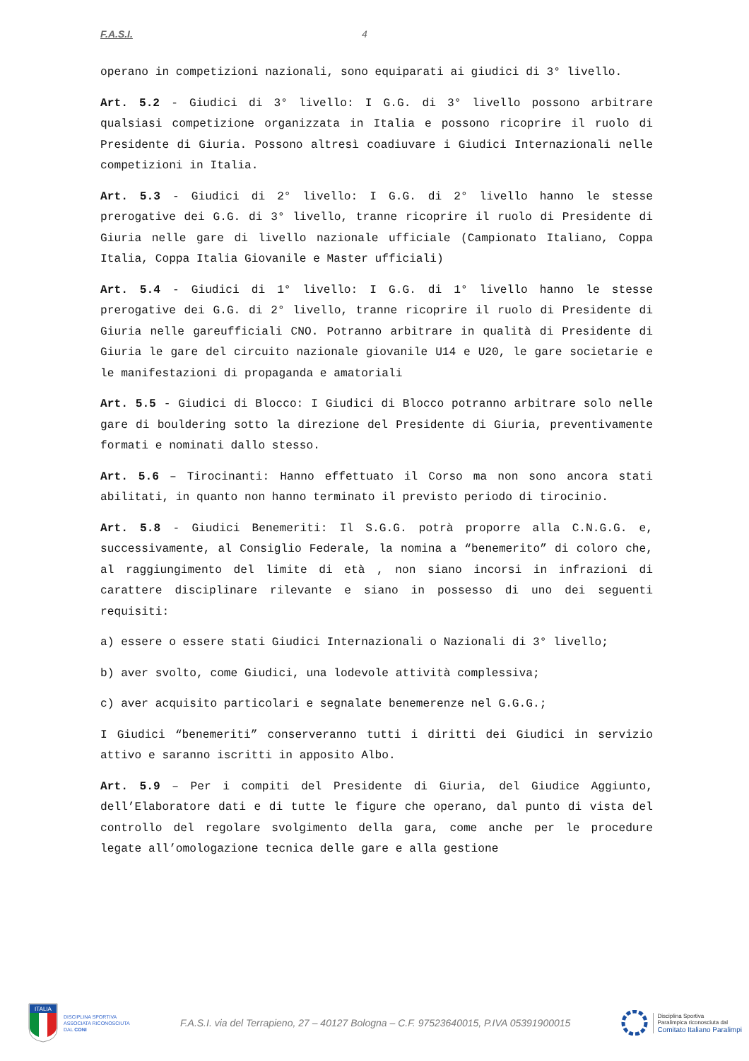F.A.S.I. 4
operano in competizioni nazionali, sono equiparati ai giudici di 3° livello.
Art. 5.2 - Giudici di 3° livello: I G.G. di 3° livello possono arbitrare qualsiasi competizione organizzata in Italia e possono ricoprire il ruolo di Presidente di Giuria. Possono altresì coadiuvare i Giudici Internazionali nelle competizioni in Italia.
Art. 5.3 - Giudici di 2° livello: I G.G. di 2° livello hanno le stesse prerogative dei G.G. di 3° livello, tranne ricoprire il ruolo di Presidente di Giuria nelle gare di livello nazionale ufficiale (Campionato Italiano, Coppa Italia, Coppa Italia Giovanile e Master ufficiali)
Art. 5.4 - Giudici di 1° livello: I G.G. di 1° livello hanno le stesse prerogative dei G.G. di 2° livello, tranne ricoprire il ruolo di Presidente di Giuria nelle gareufficiali CNO. Potranno arbitrare in qualità di Presidente di Giuria le gare del circuito nazionale giovanile U14 e U20, le gare societarie e le manifestazioni di propaganda e amatoriali
Art. 5.5 - Giudici di Blocco: I Giudici di Blocco potranno arbitrare solo nelle gare di bouldering sotto la direzione del Presidente di Giuria, preventivamente formati e nominati dallo stesso.
Art. 5.6 – Tirocinanti: Hanno effettuato il Corso ma non sono ancora stati abilitati, in quanto non hanno terminato il previsto periodo di tirocinio.
Art. 5.8 - Giudici Benemeriti: Il S.G.G. potrà proporre alla C.N.G.G. e, successivamente, al Consiglio Federale, la nomina a “benemerito” di coloro che, al raggiungimento del limite di età , non siano incorsi in infrazioni di carattere disciplinare rilevante e siano in possesso di uno dei seguenti requisiti:
a) essere o essere stati Giudici Internazionali o Nazionali di 3° livello;
b) aver svolto, come Giudici, una lodevole attività complessiva;
c) aver acquisito particolari e segnalate benemerenze nel G.G.G.;
I Giudici “benemeriti” conserveranno tutti i diritti dei Giudici in servizio attivo e saranno iscritti in apposito Albo.
Art. 5.9 – Per i compiti del Presidente di Giuria, del Giudice Aggiunto, dell’Elaboratore dati e di tutte le figure che operano, dal punto di vista del controllo del regolare svolgimento della gara, come anche per le procedure legate all’omologazione tecnica delle gare e alla gestione
ITALIA
DISCIPLINA SPORTIVA
ASSOCIATA RICONOSCIUTA
DAL CONI
F.A.S.I. via del Terrapieno, 27 – 40127 Bologna – C.F. 97523640015, P.IVA 05391900015
Disciplina Sportiva
Paralimpica riconosciuta dal
Comitato Italiano Paralimpi